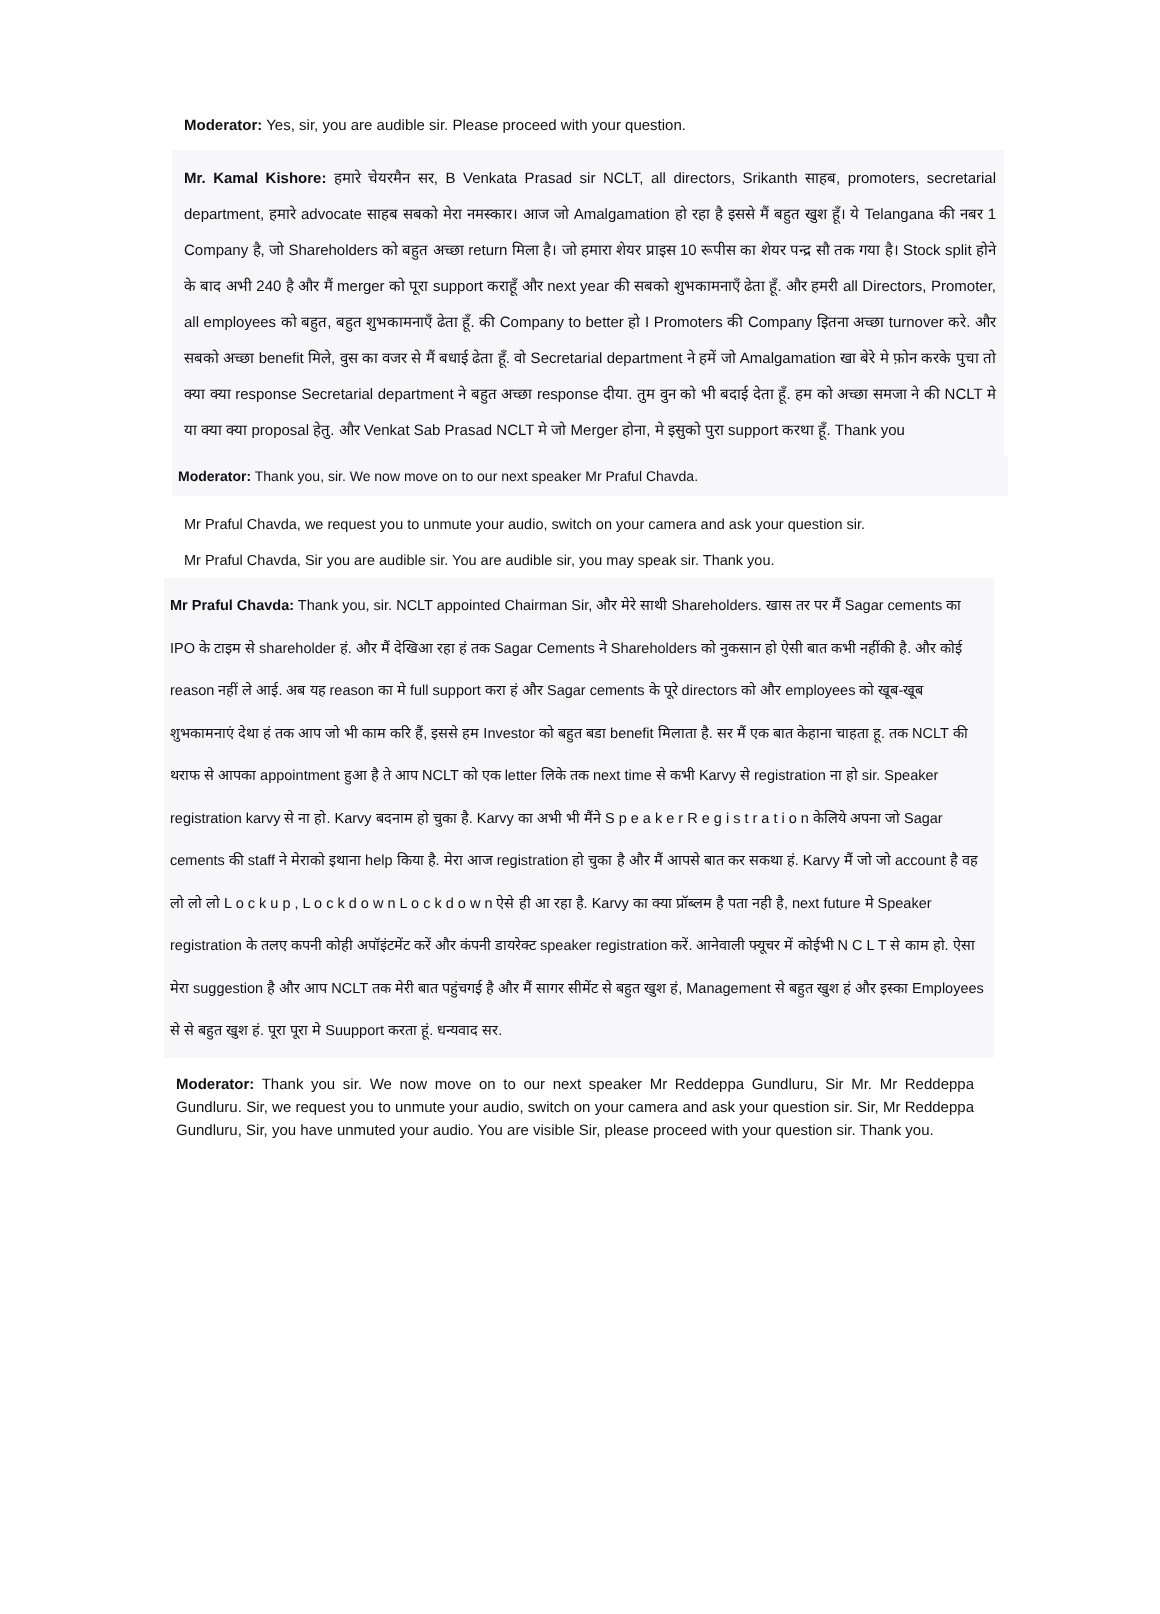Moderator: Yes, sir, you are audible sir. Please proceed with your question.
Mr. Kamal Kishore: हमारे चेयरमैन सर, B Venkata Prasad sir NCLT, all directors, Srikanth साहब, promoters, secretarial department, हमारे advocate साहब सबको मेरा नमस्कार। आज जो Amalgamation हो रहा है इससे मैं बहुत खुश हूँ। ये Telangana की नबर 1 Company है, जो Shareholders को बहुत अच्छा return मिला है। जो हमारा शेयर प्राइस 10 रूपीस का शेयर पन्द्र सौ तक गया है। Stock split होने के बाद अभी 240 है और मैं merger को पूरा support कराहूँ और next year की सबको शुभकामनाएँ ढेता हूँ. और हमरी all Directors, Promoter, all employees को बहुत, बहुत शुभकामनाएँ ढेता हूँ. की Company to better हो I Promoters की Company इितना अच्छा turnover करे. और सबको अच्छा benefit मिले, वुस का वजर से मैं बधाई ढेता हूँ. वो Secretarial department ने हमें जो Amalgamation खा बेरे मे फ़ोन करके पुचा तो क्या क्या response Secretarial department ने बहुत अच्छा response दीया. तुम वुन को भी बदाई देता हूँ. हम को अच्छा समजा ने की NCLT मे या क्या क्या proposal हेतु. और Venkat Sab Prasad NCLT मे जो Merger होना, मे इसुको पुरा support करथा हूँ. Thank you
Moderator: Thank you, sir. We now move on to our next speaker Mr Praful Chavda.
Mr Praful Chavda, we request you to unmute your audio, switch on your camera and ask your question sir.
Mr Praful Chavda, Sir you are audible sir. You are audible sir, you may speak sir. Thank you.
Mr Praful Chavda: Thank you, sir. NCLT appointed Chairman Sir, और मेरे साथी Shareholders. खास तर पर मैं Sagar cements का IPO के टाइम से shareholder हं. और मैं देखिआ रहा हं तक Sagar Cements ने Shareholders को नुकसान हो ऐसी बात कभी नहींकी है. और कोई reason नहीं ले आई. अब यह reason का मे full support करा हं और Sagar cements के पूरे directors को और employees को खूब-खूब शुभकामनाएं देथा हं तक आप जो भी काम करि हैं, इससे हम Investor को बहुत बडा benefit मिलाता है. सर मैं एक बात केहाना चाहता हू. तक NCLT की थराफ से आपका appointment हुआ है ते आप NCLT को एक letter लिके तक next time से कभी Karvy से registration ना हो sir. Speaker registration karvy से ना हो. Karvy बदनाम हो चुका है. Karvy का अभी भी मैंने S p e a k e r R e g i s t r a t i o n केलिये अपना जो Sagar cements की staff ने मेराको इथाना help किया है. मेरा आज registration हो चुका है और मैं आपसे बात कर सकथा हं. Karvy मैं जो जो account है वह लो लो लो L o c k u p , L o c k d o w n L o c k d o w n ऐसे ही आ रहा है. Karvy का क्या प्रॉब्लम है पता नही है, next future मे Speaker registration के तलए कपनी कोही अपॉइंटमेंट करें और कंपनी डायरेक्ट speaker registration करें. आनेवाली फ्यूचर में कोईभी N C L T से काम हो. ऐसा मेरा suggestion है और आप NCLT तक मेरी बात पहुंचगई है और मैं सागर सीमेंट से बहुत खुश हं, Management से बहुत खुश हं और इस्का Employees से से बहुत खुश हं. पूरा पूरा मे Suupport करता हूं. धन्यवाद सर.
Moderator: Thank you sir. We now move on to our next speaker Mr Reddeppa Gundluru, Sir Mr. Mr Reddeppa Gundluru. Sir, we request you to unmute your audio, switch on your camera and ask your question sir. Sir, Mr Reddeppa Gundluru, Sir, you have unmuted your audio. You are visible Sir, please proceed with your question sir. Thank you.